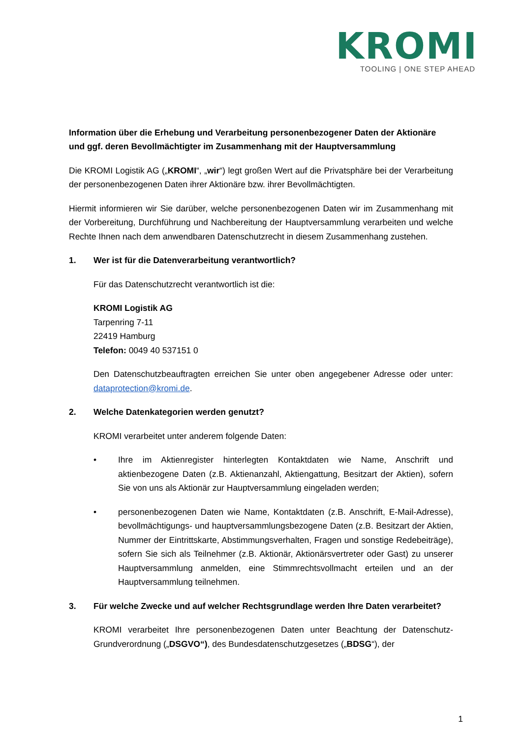KROMI
TOOLING | ONE STEP AHEAD
Information über die Erhebung und Verarbeitung personenbezogener Daten der Aktionäre und ggf. deren Bevollmächtigter im Zusammenhang mit der Hauptversammlung
Die KROMI Logistik AG („KROMI“, „wir“) legt großen Wert auf die Privatsphäre bei der Verarbeitung der personenbezogenen Daten ihrer Aktionäre bzw. ihrer Bevollmächtigten.
Hiermit informieren wir Sie darüber, welche personenbezogenen Daten wir im Zusammenhang mit der Vorbereitung, Durchführung und Nachbereitung der Hauptversammlung verarbeiten und welche Rechte Ihnen nach dem anwendbaren Datenschutzrecht in diesem Zusammenhang zustehen.
1. Wer ist für die Datenverarbeitung verantwortlich?
Für das Datenschutzrecht verantwortlich ist die:
KROMI Logistik AG
Tarpenring 7-11
22419 Hamburg
Telefon: 0049 40 537151 0
Den Datenschutzbeauftragten erreichen Sie unter oben angegebener Adresse oder unter: dataprotection@kromi.de.
2. Welche Datenkategorien werden genutzt?
KROMI verarbeitet unter anderem folgende Daten:
• Ihre im Aktienregister hinterlegten Kontaktdaten wie Name, Anschrift und aktienbezogene Daten (z.B. Aktienanzahl, Aktiengattung, Besitzart der Aktien), sofern Sie von uns als Aktionär zur Hauptversammlung eingeladen werden;
• personenbezogenen Daten wie Name, Kontaktdaten (z.B. Anschrift, E-Mail-Adresse), bevollmächtigungs- und hauptversammlungsbezogene Daten (z.B. Besitzart der Aktien, Nummer der Eintrittskarte, Abstimmungsverhalten, Fragen und sonstige Redebeiträge), sofern Sie sich als Teilnehmer (z.B. Aktionär, Aktionärsvertreter oder Gast) zu unserer Hauptversammlung anmelden, eine Stimmrechtsvollmacht erteilen und an der Hauptversammlung teilnehmen.
3. Für welche Zwecke und auf welcher Rechtsgrundlage werden Ihre Daten verarbeitet?
KROMI verarbeitet Ihre personenbezogenen Daten unter Beachtung der Datenschutz-Grundverordnung („DSGVO“), des Bundesdatenschutzgesetzes („BDSG“), der
1